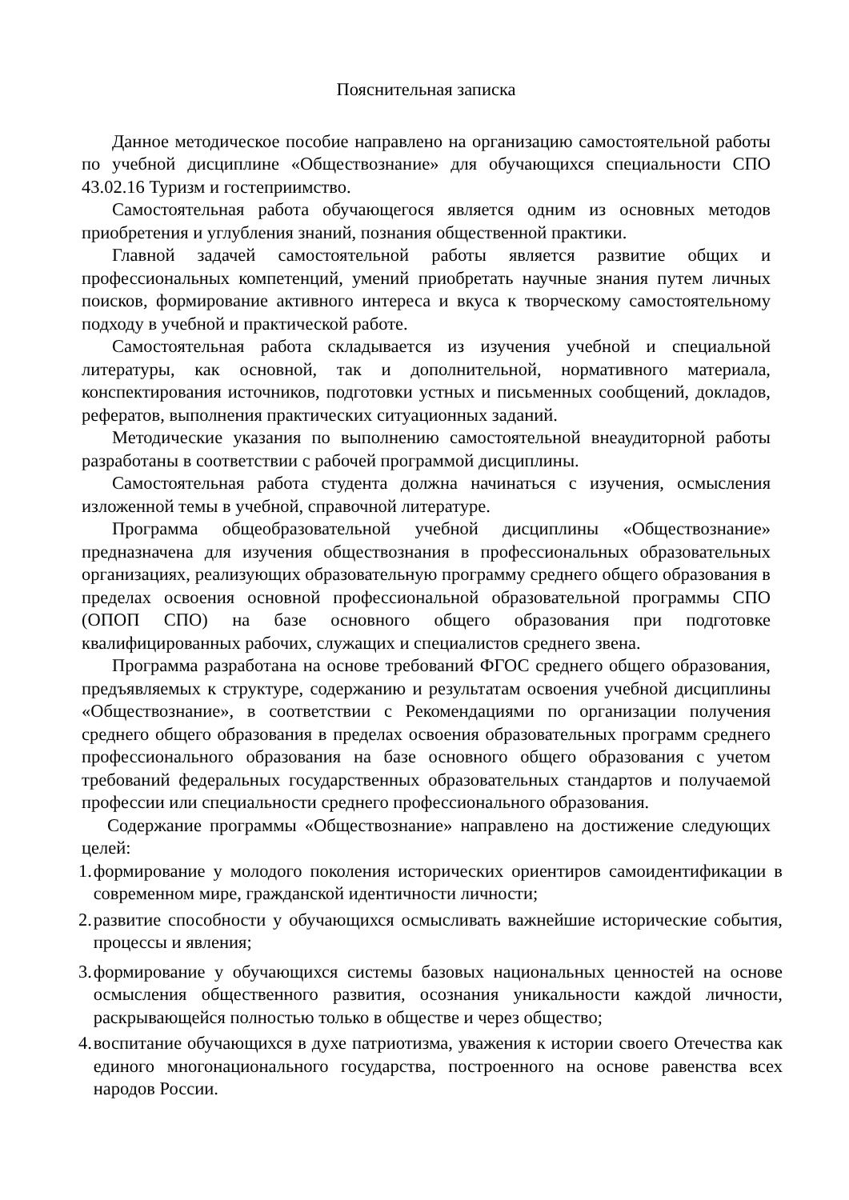Пояснительная записка
Данное методическое пособие направлено на организацию самостоятельной работы по учебной дисциплине «Обществознание» для обучающихся специальности СПО 43.02.16 Туризм и гостеприимство.
Самостоятельная работа обучающегося является одним из основных методов приобретения и углубления знаний, познания общественной практики.
Главной задачей самостоятельной работы является развитие общих и профессиональных компетенций, умений приобретать научные знания путем личных поисков, формирование активного интереса и вкуса к творческому самостоятельному подходу в учебной и практической работе.
Самостоятельная работа складывается из изучения учебной и специальной литературы, как основной, так и дополнительной, нормативного материала, конспектирования источников, подготовки устных и письменных сообщений, докладов, рефератов, выполнения практических ситуационных заданий.
Методические указания по выполнению самостоятельной внеаудиторной работы разработаны в соответствии с рабочей программой дисциплины.
Самостоятельная работа студента должна начинаться с изучения, осмысления изложенной темы в учебной, справочной литературе.
Программа общеобразовательной учебной дисциплины «Обществознание» предназначена для изучения обществознания в профессиональных образовательных организациях, реализующих образовательную программу среднего общего образования в пределах освоения основной профессиональной образовательной программы СПО (ОПОП СПО) на базе основного общего образования при подготовке квалифицированных рабочих, служащих и специалистов среднего звена.
Программа разработана на основе требований ФГОС среднего общего образования, предъявляемых к структуре, содержанию и результатам освоения учебной дисциплины «Обществознание», в соответствии с Рекомендациями по организации получения среднего общего образования в пределах освоения образовательных программ среднего профессионального образования на базе основного общего образования с учетом требований федеральных государственных образовательных стандартов и получаемой профессии или специальности среднего профессионального образования.
Содержание программы «Обществознание» направлено на достижение следующих целей:
1. формирование у молодого поколения исторических ориентиров самоидентификации в современном мире, гражданской идентичности личности;
2. развитие способности у обучающихся осмысливать важнейшие исторические события, процессы и явления;
3. формирование у обучающихся системы базовых национальных ценностей на основе осмысления общественного развития, осознания уникальности каждой личности, раскрывающейся полностью только в обществе и через общество;
4. воспитание обучающихся в духе патриотизма, уважения к истории своего Отечества как единого многонационального государства, построенного на основе равенства всех народов России.